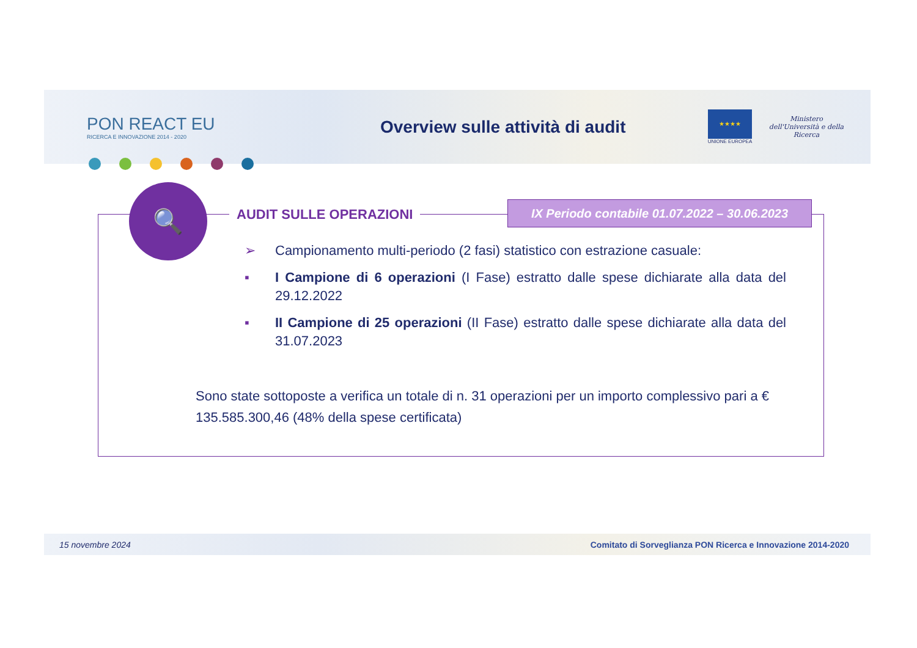PON REACT EU
RICERCA E INNOVAZIONE 2014 - 2020
Overview sulle attività di audit
★★★★
UNIONE EUROPEA
Ministero dell'Università e della Ricerca
🔍
AUDIT SULLE OPERAZIONI
IX Periodo contabile 01.07.2022 – 30.06.2023
➢ Campionamento multi-periodo (2 fasi) statistico con estrazione casuale:
▪ I Campione di 6 operazioni (I Fase) estratto dalle spese dichiarate alla data del 29.12.2022
▪ II Campione di 25 operazioni (II Fase) estratto dalle spese dichiarate alla data del 31.07.2023
Sono state sottoposte a verifica un totale di n. 31 operazioni per un importo complessivo pari a € 135.585.300,46 (48% della spese certificata)
15 novembre 2024 Comitato di Sorveglianza PON Ricerca e Innovazione 2014-2020